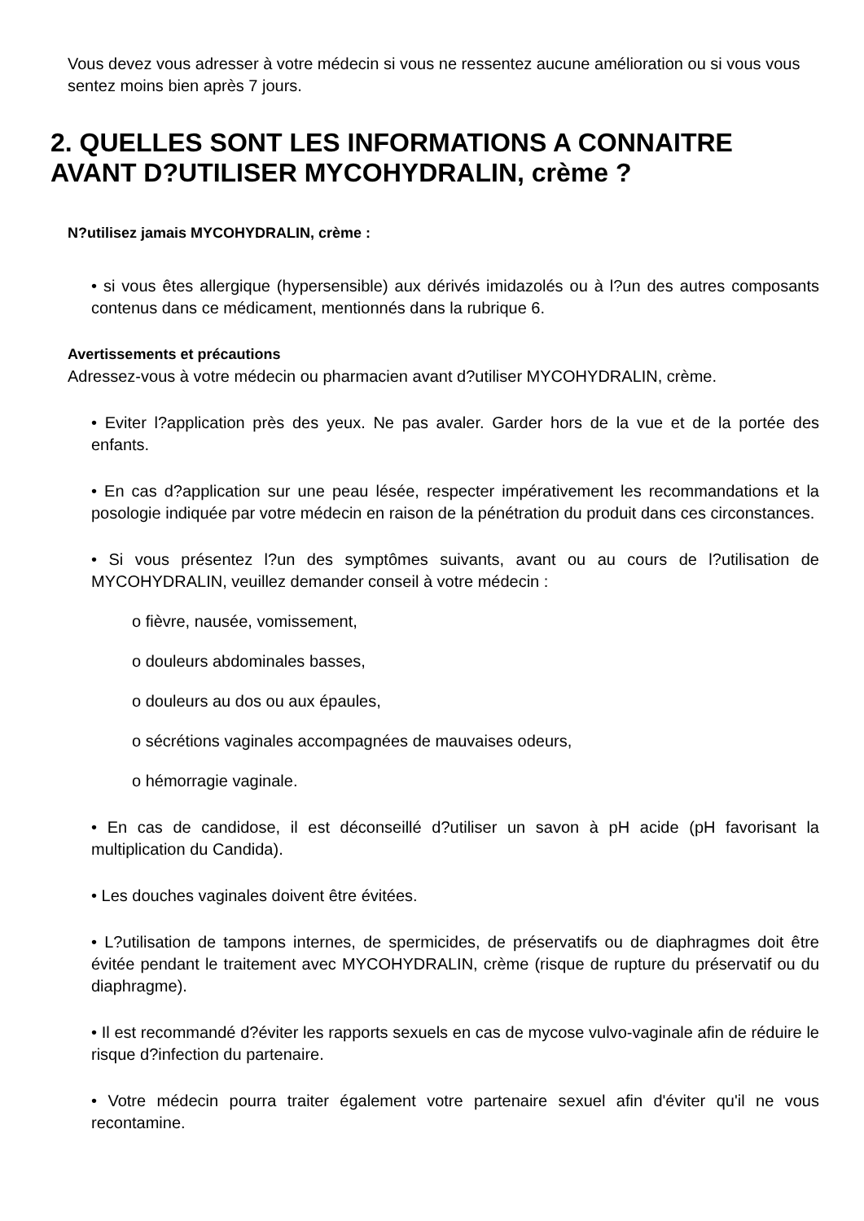Vous devez vous adresser à votre médecin si vous ne ressentez aucune amélioration ou si vous vous sentez moins bien après 7 jours.
2. QUELLES SONT LES INFORMATIONS A CONNAITRE AVANT D?UTILISER MYCOHYDRALIN, crème ?
N?utilisez jamais MYCOHYDRALIN, crème :
• si vous êtes allergique (hypersensible) aux dérivés imidazolés ou à l?un des autres composants contenus dans ce médicament, mentionnés dans la rubrique 6.
Avertissements et précautions
Adressez-vous à votre médecin ou pharmacien avant d?utiliser MYCOHYDRALIN, crème.
• Eviter l?application près des yeux. Ne pas avaler. Garder hors de la vue et de la portée des enfants.
• En cas d?application sur une peau lésée, respecter impérativement les recommandations et la posologie indiquée par votre médecin en raison de la pénétration du produit dans ces circonstances.
• Si vous présentez l?un des symptômes suivants, avant ou au cours de l?utilisation de MYCOHYDRALIN, veuillez demander conseil à votre médecin :
o fièvre, nausée, vomissement,
o douleurs abdominales basses,
o douleurs au dos ou aux épaules,
o sécrétions vaginales accompagnées de mauvaises odeurs,
o hémorragie vaginale.
• En cas de candidose, il est déconseillé d?utiliser un savon à pH acide (pH favorisant la multiplication du Candida).
• Les douches vaginales doivent être évitées.
• L?utilisation de tampons internes, de spermicides, de préservatifs ou de diaphragmes doit être évitée pendant le traitement avec MYCOHYDRALIN, crème (risque de rupture du préservatif ou du diaphragme).
• Il est recommandé d?éviter les rapports sexuels en cas de mycose vulvo-vaginale afin de réduire le risque d?infection du partenaire.
• Votre médecin pourra traiter également votre partenaire sexuel afin d'éviter qu'il ne vous recontamine.